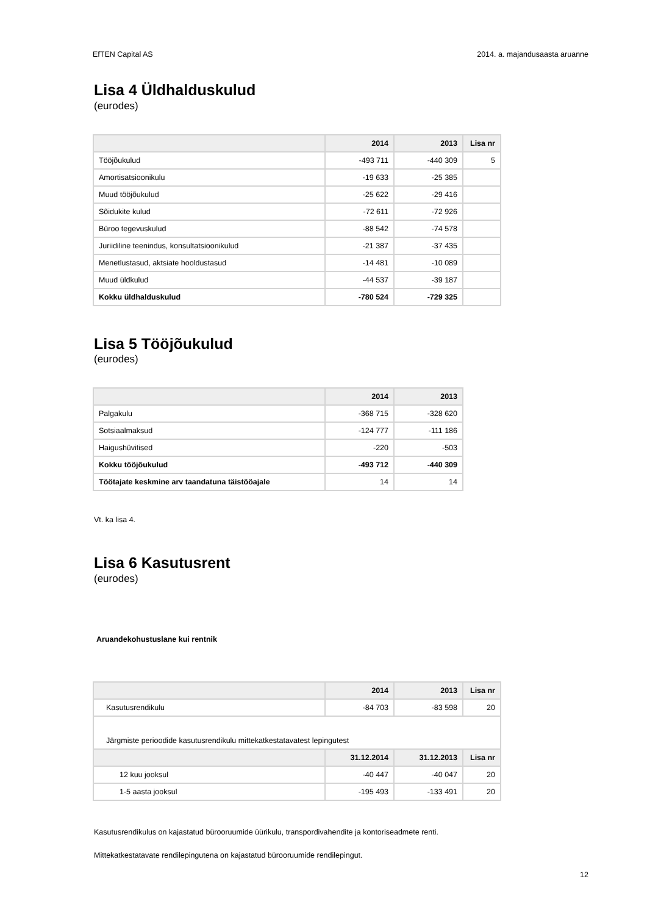EfTEN Capital AS 2014. a. majandusaasta aruanne
Lisa 4 Üldhalduskulud
(eurodes)
| | 2014 | 2013 | Lisa nr |
| --- | --- | --- | --- |
| Tööjõukulud | -493 711 | -440 309 | 5 |
| Amortisatsioonikulu | -19 633 | -25 385 | |
| Muud tööjõukulud | -25 622 | -29 416 | |
| Sõidukite kulud | -72 611 | -72 926 | |
| Büroo tegevuskulud | -88 542 | -74 578 | |
| Juriidiline teenindus, konsultatsioonikulud | -21 387 | -37 435 | |
| Menetlustasud, aktsiate hooldustasud | -14 481 | -10 089 | |
| Muud üldkulud | -44 537 | -39 187 | |
| Kokku üldhalduskulud | -780 524 | -729 325 | |
Lisa 5 Tööjõukulud
(eurodes)
| | 2014 | 2013 |
| --- | --- | --- |
| Palgakulu | -368 715 | -328 620 |
| Sotsiaalmaksud | -124 777 | -111 186 |
| Haigushüvitised | -220 | -503 |
| Kokku tööjõukulud | -493 712 | -440 309 |
| Töötajate keskmine arv taandatuna täistööajale | 14 | 14 |
Vt. ka lisa 4.
Lisa 6 Kasutusrent
(eurodes)
Aruandekohustuslane kui rentnik
| | 2014 | 2013 | Lisa nr |
| --- | --- | --- | --- |
| Kasutusrendikulu | -84 703 | -83 598 | 20 |
| Järgmiste perioodide kasutusrendikulu mittekatkestatavatest lepingutest | | | |
| | 31.12.2014 | 31.12.2013 | Lisa nr |
| 12 kuu jooksul | -40 447 | -40 047 | 20 |
| 1-5 aasta jooksul | -195 493 | -133 491 | 20 |
Kasutusrendikulus on kajastatud bürooruumide üürikulu, transpordivahendite ja kontoriseadmete renti.
Mittekatkestatavate rendilepingutena on kajastatud bürooruumide rendilepingut.
12